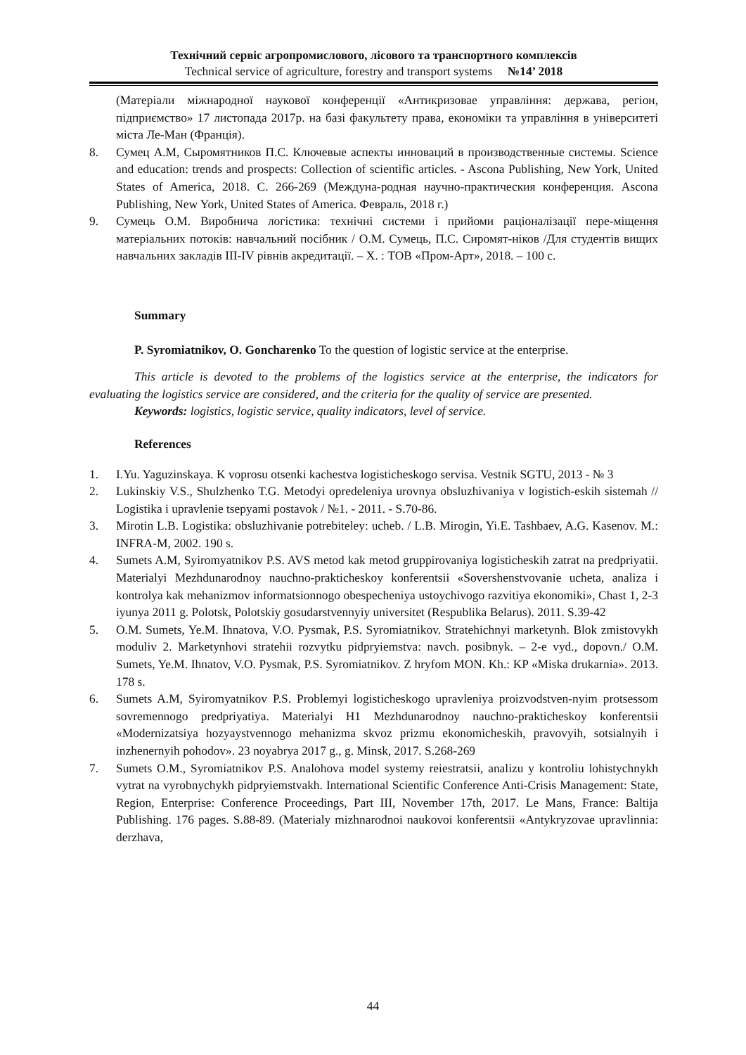Технічний сервіс агропромислового, лісового та транспортного комплексів
Technical service of agriculture, forestry and transport systems №14’ 2018
(Матеріали міжнародної наукової конференції «Антикризовае управління: держава, регіон, підприємство» 17 листопада 2017р. на базі факультету права, економіки та управління в університеті міста Ле-Ман (Франція).
8. Сумец А.М, Сыромятников П.С. Ключевые аспекты инноваций в производственные системы. Science and education: trends and prospects: Collection of scientific articles. - Ascona Publishing, New York, United States of America, 2018. С. 266-269 (Междуна-родная научно-практическия конференция. Ascona Publishing, New York, United States of America. Февраль, 2018 г.)
9. Сумець О.М. Виробнича логістика: технічні системи і прийоми раціоналізації пере-міщення матеріальних потоків: навчальний посібник / О.М. Сумець, П.С. Сиромят-ніков /Для студентів вищих навчальних закладів III-IV рівнів акредитації. – Х. : ТОВ «Пром-Арт», 2018. – 100 с.
Summary
P. Syromiatnikov, O. Goncharenko To the question of logistic service at the enterprise.
This article is devoted to the problems of the logistics service at the enterprise, the indicators for evaluating the logistics service are considered, and the criteria for the quality of service are presented.
Keywords: logistics, logistic service, quality indicators, level of service.
References
1. I.Yu. Yaguzinskaya. K voprosu otsenki kachestva logisticheskogo servisa. Vestnik SGTU, 2013 - № 3
2. Lukinskiy V.S., Shulzhenko T.G. Metodyi opredeleniya urovnya obsluzhivaniya v logistich-eskih sistemah // Logistika i upravlenie tsepyami postavok / №1. - 2011. - S.70-86.
3. Mirotin L.B. Logistika: obsluzhivanie potrebiteley: ucheb. / L.B. Mirogin, Yi.E. Tashbaev, A.G. Kasenov. M.: INFRA-M, 2002. 190 s.
4. Sumets A.M, Syiromyatnikov P.S. AVS metod kak metod gruppirovaniya logisticheskih zatrat na predpriyatii. Materialyi Mezhdunarodnoy nauchno-prakticheskoy konferentsii «Sovershenstvovanie ucheta, analiza i kontrolya kak mehanizmov informatsionnogo obespecheniya ustoychivogo razvitiya ekonomiki», Chast 1, 2-3 iyunya 2011 g. Polotsk, Polotskiy gosudarstvennyiy universitet (Respublika Belarus). 2011. S.39-42
5. O.M. Sumets, Ye.M. Ihnatova, V.O. Pysmak, P.S. Syromiatnikov. Stratehichnyi marketynh. Blok zmistovykh moduliv 2. Marketynhovi stratehii rozvytku pidpryiemstva: navch. posibnyk. – 2-e vyd., dopovn./ O.M. Sumets, Ye.M. Ihnatov, V.O. Pysmak, P.S. Syromiatnikov. Z hryfom MON. Kh.: KP «Miska drukarnia». 2013. 178 s.
6. Sumets A.M, Syiromyatnikov P.S. Problemyi logisticheskogo upravleniya proizvodstven-nyim protsessom sovremennogo predpriyatiya. Materialyi H1 Mezhdunarodnoy nauchno-prakticheskoy konferentsii «Modernizatsiya hozyaystvennogo mehanizma skvoz prizmu ekonomicheskih, pravovyih, sotsialnyih i inzhenernyih pohodov». 23 noyabrya 2017 g., g. Minsk, 2017. S.268-269
7. Sumets O.M., Syromiatnikov P.S. Analohova model systemy reiestratsii, analizu y kontroliu lohistychnykh vytrat na vyrobnychykh pidpryiemstvakh. International Scientific Conference Anti-Crisis Management: State, Region, Enterprise: Conference Proceedings, Part III, November 17th, 2017. Le Mans, France: Baltija Publishing. 176 pages. S.88-89. (Materialy mizhnarodnoi naukovoi konferentsii «Antykryzovae upravlinnia: derzhava,
44